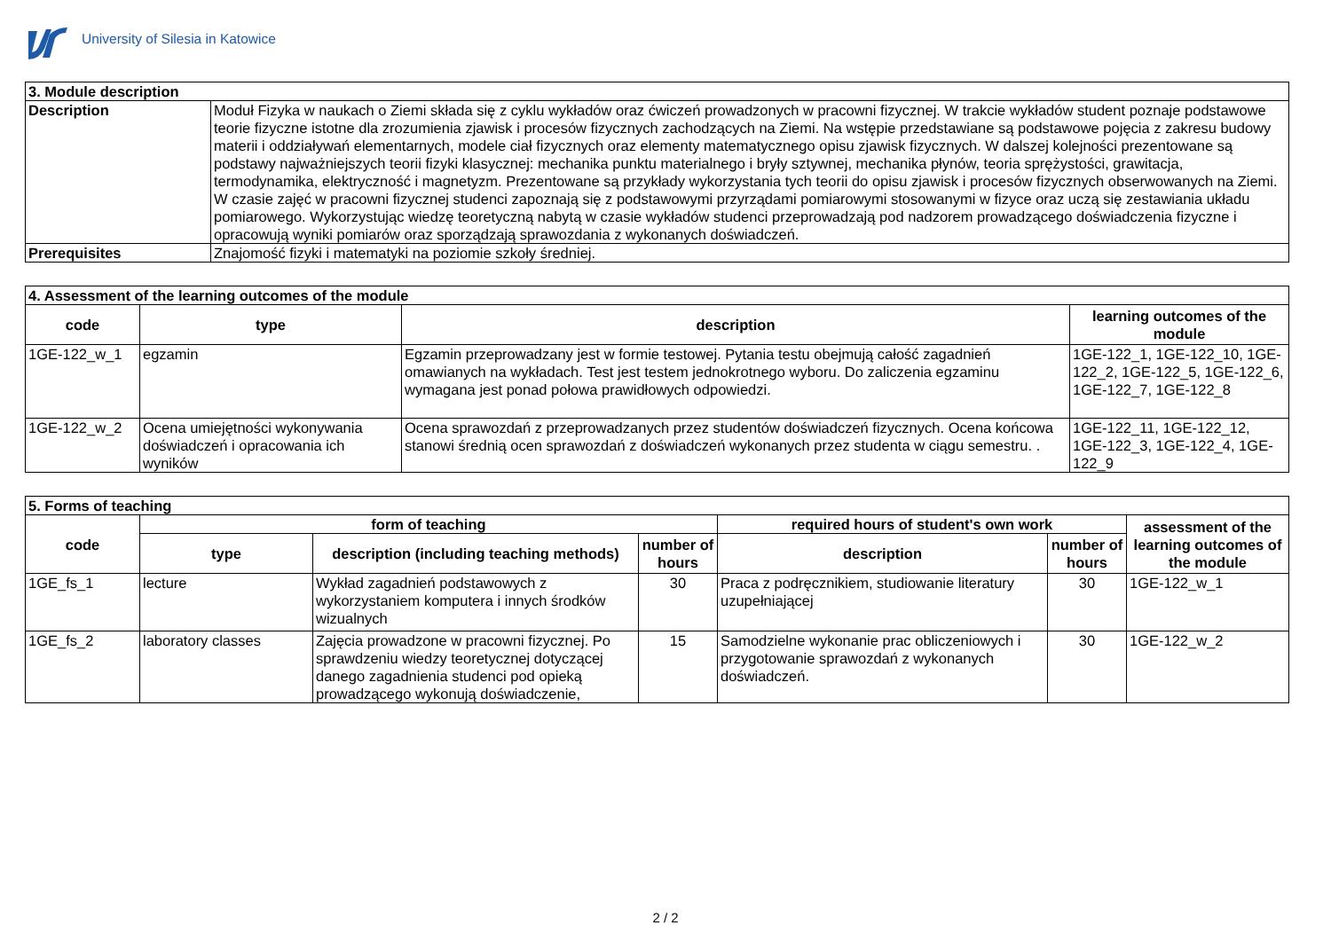University of Silesia in Katowice
| 3. Module description | |
| --- | --- |
| Description | Moduł Fizyka w naukach o Ziemi składa się z cyklu wykładów oraz ćwiczeń prowadzonych w pracowni fizycznej. W trakcie wykładów student poznaje podstawowe teorie fizyczne istotne dla zrozumienia zjawisk i procesów fizycznych zachodzących na Ziemi. Na wstępie przedstawiane są podstawowe pojęcia z zakresu budowy materii i oddziaływań elementarnych, modele ciał fizycznych oraz elementy matematycznego opisu zjawisk fizycznych. W dalszej kolejności prezentowane są podstawy najważniejszych teorii fizyki klasycznej: mechanika punktu materialnego i bryły sztywnej, mechanika płynów, teoria sprężystości, grawitacja, termodynamika, elektryczność i magnetyzm. Prezentowane są przykłady wykorzystania tych teorii do opisu zjawisk i procesów fizycznych obserwowanych na Ziemi. W czasie zajęć w pracowni fizycznej studenci zapoznają się z podstawowymi przyrządami pomiarowymi stosowanymi w fizyce oraz uczą się zestawiania układu pomiarowego. Wykorzystując wiedzę teoretyczną nabytą w czasie wykładów studenci przeprowadzają pod nadzorem prowadzącego doświadczenia fizyczne i opracowują wyniki pomiarów oraz sporządzają sprawozdania z wykonanych doświadczeń. |
| Prerequisites | Znajomość fizyki i matematyki na poziomie szkoły średniej. |
| 4. Assessment of the learning outcomes of the module | | | |
| --- | --- | --- | --- |
| code | type | description | learning outcomes of the module |
| 1GE-122_w_1 | egzamin | Egzamin przeprowadzany jest w formie testowej. Pytania testu obejmują całość zagadnień omawianych na wykładach. Test jest testem jednokrotnego wyboru. Do zaliczenia egzaminu wymagana jest ponad połowa prawidłowych odpowiedzi. | 1GE-122_1, 1GE-122_10, 1GE-122_2, 1GE-122_5, 1GE-122_6, 1GE-122_7, 1GE-122_8 |
| 1GE-122_w_2 | Ocena umiejętności wykonywania doświadczeń i opracowania ich wyników | Ocena sprawozdań z przeprowadzanych przez studentów doświadczeń fizycznych. Ocena końcowa stanowi średnią ocen sprawozdań z doświadczeń wykonanych przez studenta w ciągu semestru. . | 1GE-122_11, 1GE-122_12, 1GE-122_3, 1GE-122_4, 1GE-122_9 |
| 5. Forms of teaching | | | | | | |
| --- | --- | --- | --- | --- | --- | --- |
| code | form of teaching | | | required hours of student's own work | | assessment of the learning outcomes of the module |
| | type | description (including teaching methods) | number of hours | description | number of hours | |
| 1GE_fs_1 | lecture | Wykład zagadnień podstawowych z wykorzystaniem komputera i innych środków wizualnych | 30 | Praca z podręcznikiem, studiowanie literatury uzupełniającej | 30 | 1GE-122_w_1 |
| 1GE_fs_2 | laboratory classes | Zajęcia prowadzone w pracowni fizycznej. Po sprawdzeniu wiedzy teoretycznej dotyczącej danego zagadnienia studenci pod opieką prowadzącego wykonują doświadczenie, | 15 | Samodzielne wykonanie prac obliczeniowych i przygotowanie sprawozdań z wykonanych doświadczeń. | 30 | 1GE-122_w_2 |
2 / 2